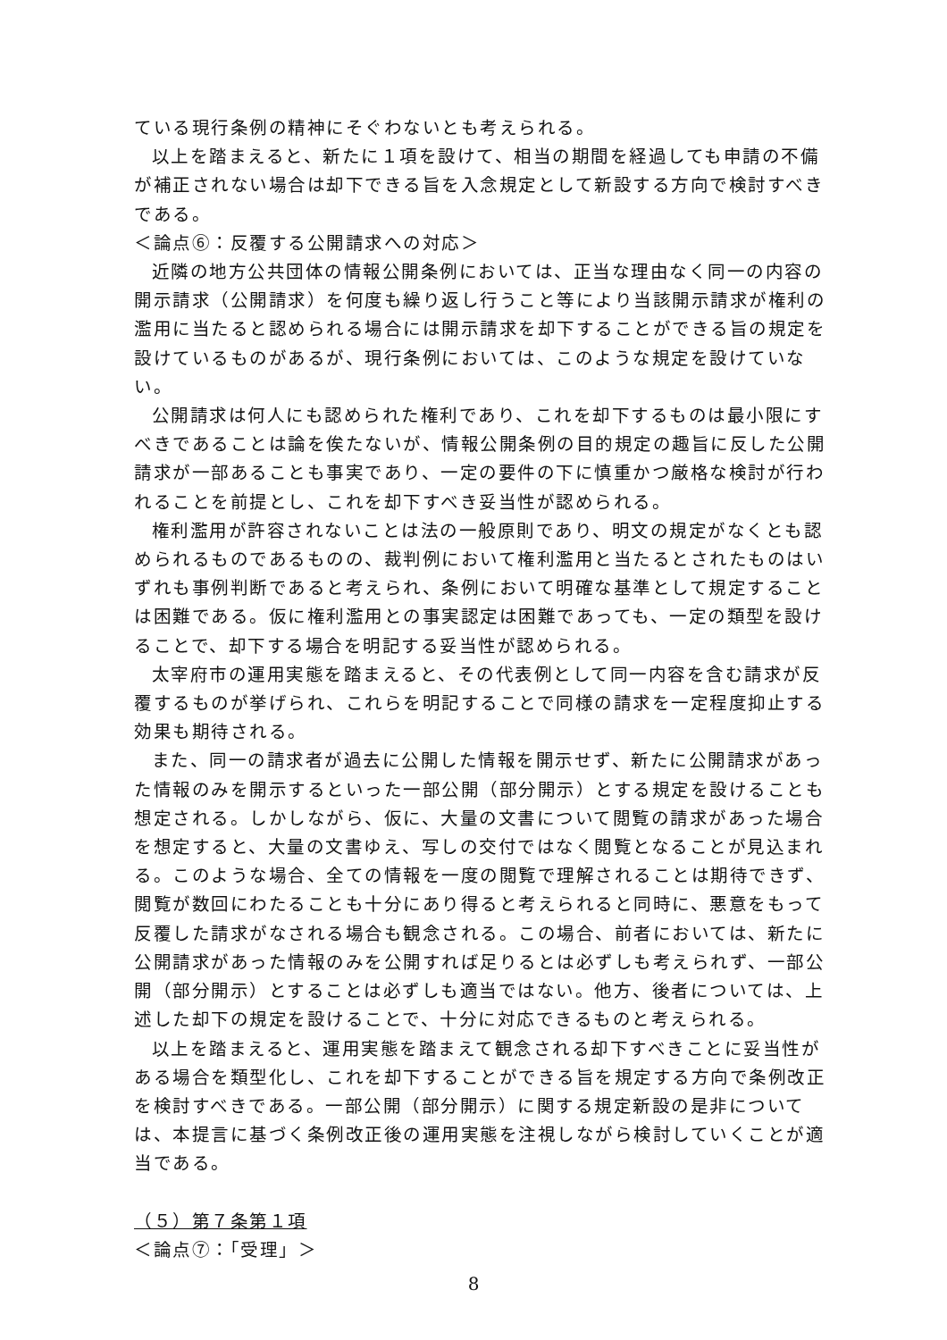ている現行条例の精神にそぐわないとも考えられる。
以上を踏まえると、新たに１項を設けて、相当の期間を経過しても申請の不備が補正されない場合は却下できる旨を入念規定として新設する方向で検討すべきである。
＜論点⑥：反覆する公開請求への対応＞
近隣の地方公共団体の情報公開条例においては、正当な理由なく同一の内容の開示請求（公開請求）を何度も繰り返し行うこと等により当該開示請求が権利の濫用に当たると認められる場合には開示請求を却下することができる旨の規定を設けているものがあるが、現行条例においては、このような規定を設けていない。
公開請求は何人にも認められた権利であり、これを却下するものは最小限にすべきであることは論を俟たないが、情報公開条例の目的規定の趣旨に反した公開請求が一部あることも事実であり、一定の要件の下に慎重かつ厳格な検討が行われることを前提とし、これを却下すべき妥当性が認められる。
権利濫用が許容されないことは法の一般原則であり、明文の規定がなくとも認められるものであるものの、裁判例において権利濫用と当たるとされたものはいずれも事例判断であると考えられ、条例において明確な基準として規定することは困難である。仮に権利濫用との事実認定は困難であっても、一定の類型を設けることで、却下する場合を明記する妥当性が認められる。
太宰府市の運用実態を踏まえると、その代表例として同一内容を含む請求が反覆するものが挙げられ、これらを明記することで同様の請求を一定程度抑止する効果も期待される。
また、同一の請求者が過去に公開した情報を開示せず、新たに公開請求があった情報のみを開示するといった一部公開（部分開示）とする規定を設けることも想定される。しかしながら、仮に、大量の文書について閲覧の請求があった場合を想定すると、大量の文書ゆえ、写しの交付ではなく閲覧となることが見込まれる。このような場合、全ての情報を一度の閲覧で理解されることは期待できず、閲覧が数回にわたることも十分にあり得ると考えられると同時に、悪意をもって反覆した請求がなされる場合も観念される。この場合、前者においては、新たに公開請求があった情報のみを公開すれば足りるとは必ずしも考えられず、一部公開（部分開示）とすることは必ずしも適当ではない。他方、後者については、上述した却下の規定を設けることで、十分に対応できるものと考えられる。
以上を踏まえると、運用実態を踏まえて観念される却下すべきことに妥当性がある場合を類型化し、これを却下することができる旨を規定する方向で条例改正を検討すべきである。一部公開（部分開示）に関する規定新設の是非については、本提言に基づく条例改正後の運用実態を注視しながら検討していくことが適当である。
（５）第７条第１項
＜論点⑦：「受理」＞
8